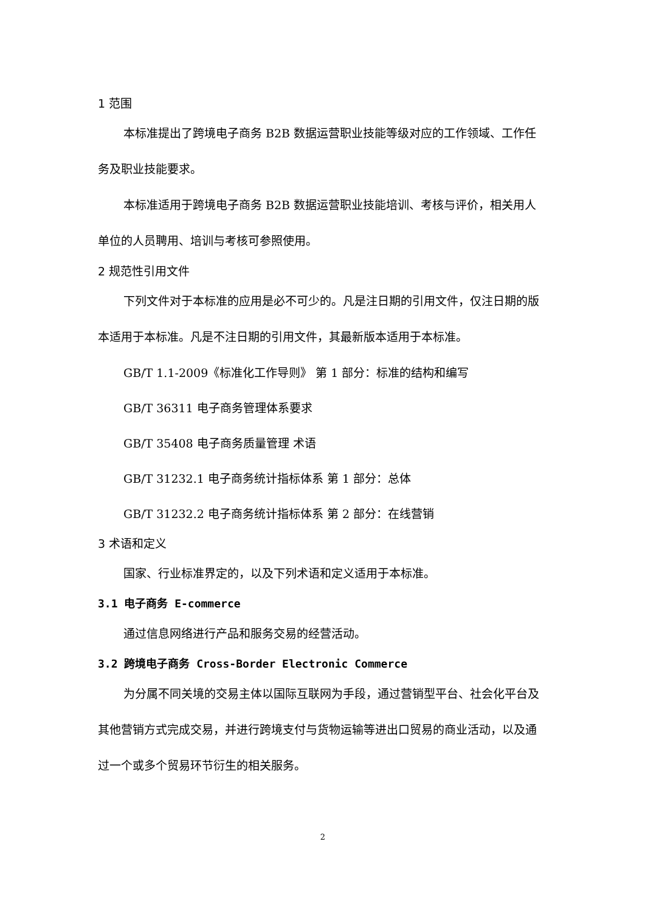1 范围
本标准提出了跨境电子商务 B2B 数据运营职业技能等级对应的工作领域、工作任务及职业技能要求。
本标准适用于跨境电子商务 B2B 数据运营职业技能培训、考核与评价，相关用人单位的人员聘用、培训与考核可参照使用。
2 规范性引用文件
下列文件对于本标准的应用是必不可少的。凡是注日期的引用文件，仅注日期的版本适用于本标准。凡是不注日期的引用文件，其最新版本适用于本标准。
GB/T 1.1-2009《标准化工作导则》 第 1 部分：标准的结构和编写
GB/T 36311 电子商务管理体系要求
GB/T 35408 电子商务质量管理 术语
GB/T 31232.1 电子商务统计指标体系 第 1 部分：总体
GB/T 31232.2 电子商务统计指标体系 第 2 部分：在线营销
3 术语和定义
国家、行业标准界定的，以及下列术语和定义适用于本标准。
3.1 电子商务 E-commerce
通过信息网络进行产品和服务交易的经营活动。
3.2 跨境电子商务 Cross-Border Electronic Commerce
为分属不同关境的交易主体以国际互联网为手段，通过营销型平台、社会化平台及其他营销方式完成交易，并进行跨境支付与货物运输等进出口贸易的商业活动，以及通过一个或多个贸易环节衍生的相关服务。
2